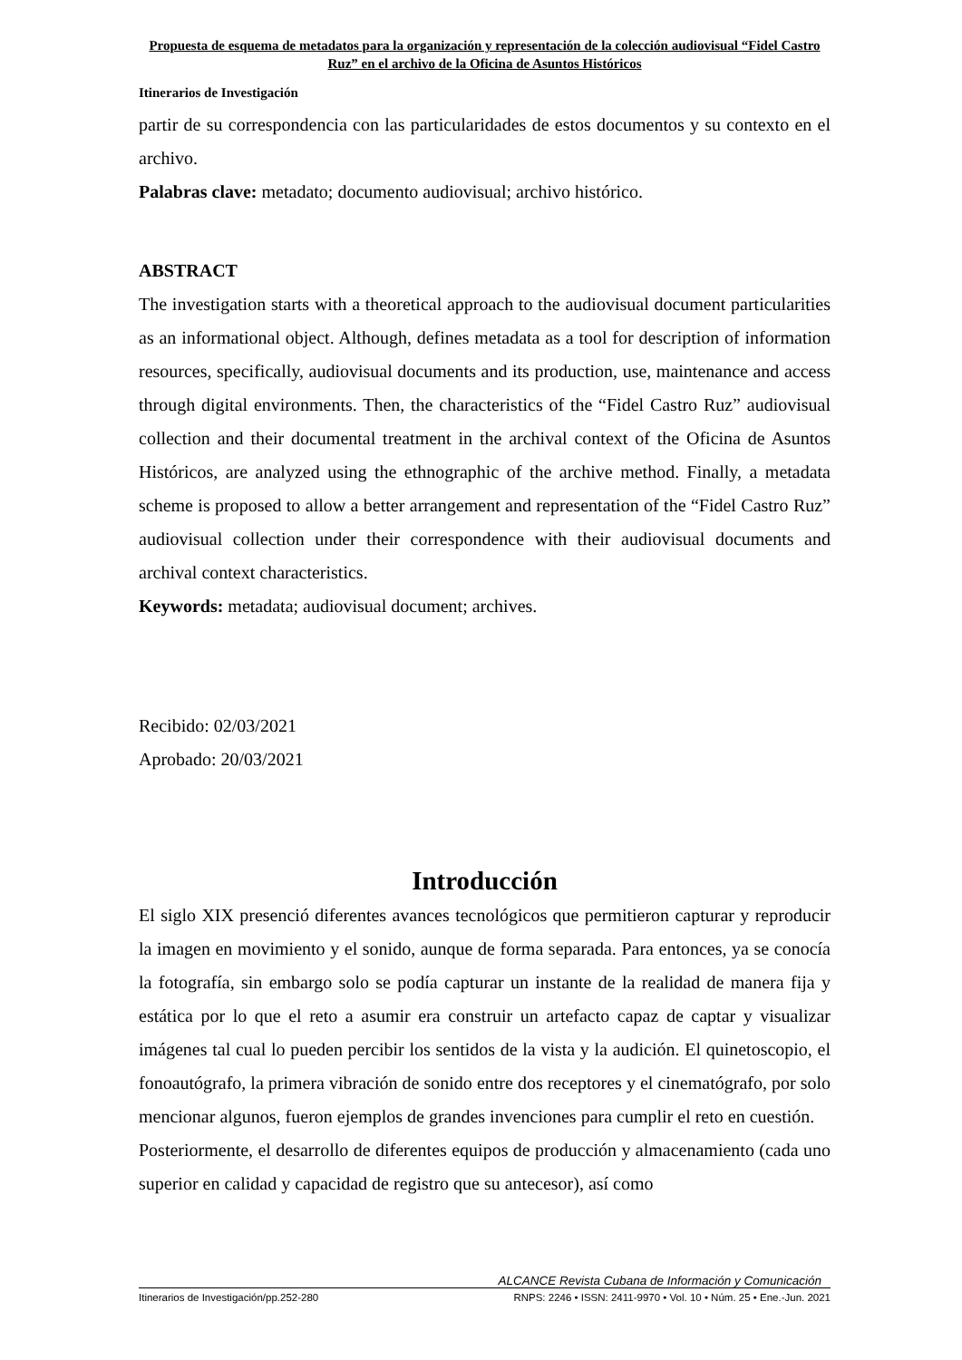Propuesta de esquema de metadatos para la organización y representación de la colección audiovisual “Fidel Castro Ruz” en el archivo de la Oficina de Asuntos Históricos
Itinerarios de Investigación
partir de su correspondencia con las particularidades de estos documentos y su contexto en el archivo.
Palabras clave: metadato; documento audiovisual; archivo histórico.
ABSTRACT
The investigation starts with a theoretical approach to the audiovisual document particularities as an informational object. Although, defines metadata as a tool for description of information resources, specifically, audiovisual documents and its production, use, maintenance and access through digital environments. Then, the characteristics of the “Fidel Castro Ruz” audiovisual collection and their documental treatment in the archival context of the Oficina de Asuntos Históricos, are analyzed using the ethnographic of the archive method. Finally, a metadata scheme is proposed to allow a better arrangement and representation of the “Fidel Castro Ruz” audiovisual collection under their correspondence with their audiovisual documents and archival context characteristics.
Keywords: metadata; audiovisual document; archives.
Recibido: 02/03/2021
Aprobado: 20/03/2021
Introducción
El siglo XIX presenció diferentes avances tecnológicos que permitieron capturar y reproducir la imagen en movimiento y el sonido, aunque de forma separada. Para entonces, ya se conocía la fotografía, sin embargo solo se podía capturar un instante de la realidad de manera fija y estática por lo que el reto a asumir era construir un artefacto capaz de captar y visualizar imágenes tal cual lo pueden percibir los sentidos de la vista y la audición. El quinetoscopio, el fonoautógrafo, la primera vibración de sonido entre dos receptores y el cinematógrafo, por solo mencionar algunos, fueron ejemplos de grandes invenciones para cumplir el reto en cuestión.
Posteriormente, el desarrollo de diferentes equipos de producción y almacenamiento (cada uno superior en calidad y capacidad de registro que su antecesor), así como
ALCANCE Revista Cubana de Información y Comunicación
Itinerarios de Investigación/pp.252-280 RNPS: 2246 • ISSN: 2411-9970 • Vol. 10 • Núm. 25 • Ene.-Jun. 2021